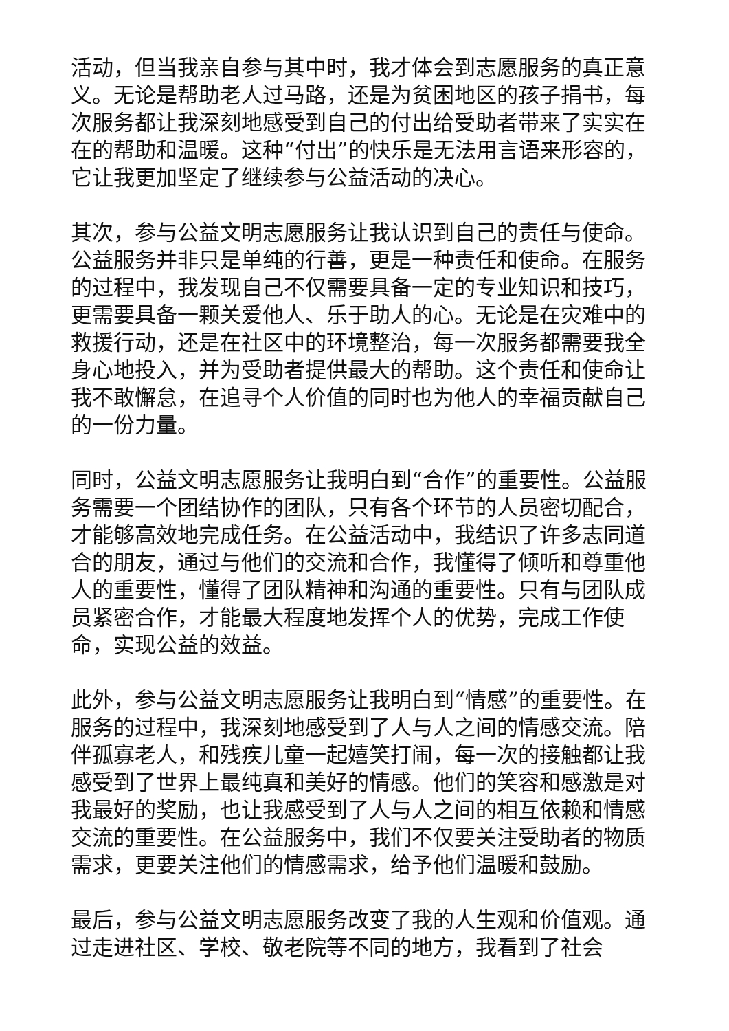活动，但当我亲自参与其中时，我才体会到志愿服务的真正意义。无论是帮助老人过马路，还是为贫困地区的孩子捐书，每次服务都让我深刻地感受到自己的付出给受助者带来了实实在在的帮助和温暖。这种“付出”的快乐是无法用言语来形容的，它让我更加坚定了继续参与公益活动的决心。
其次，参与公益文明志愿服务让我认识到自己的责任与使命。公益服务并非只是单纯的行善，更是一种责任和使命。在服务的过程中，我发现自己不仅需要具备一定的专业知识和技巧，更需要具备一颗关爱他人、乐于助人的心。无论是在灾难中的救援行动，还是在社区中的环境整治，每一次服务都需要我全身心地投入，并为受助者提供最大的帮助。这个责任和使命让我不敢懈怠，在追寻个人价值的同时也为他人的幸福贡献自己的一份力量。
同时，公益文明志愿服务让我明白到“合作”的重要性。公益服务需要一个团结协作的团队，只有各个环节的人员密切配合，才能够高效地完成任务。在公益活动中，我结识了许多志同道合的朋友，通过与他们的交流和合作，我懂得了倾听和尊重他人的重要性，懂得了团队精神和沟通的重要性。只有与团队成员紧密合作，才能最大程度地发挥个人的优势，完成工作使命，实现公益的效益。
此外，参与公益文明志愿服务让我明白到“情感”的重要性。在服务的过程中，我深刻地感受到了人与人之间的情感交流。陪伴孤寡老人，和残疾儿童一起嬉笑打闹，每一次的接触都让我感受到了世界上最纯真和美好的情感。他们的笑容和感激是对我最好的奖励，也让我感受到了人与人之间的相互依赖和情感交流的重要性。在公益服务中，我们不仅要关注受助者的物质需求，更要关注他们的情感需求，给予他们温暖和鼓励。
最后，参与公益文明志愿服务改变了我的人生观和价值观。通过走进社区、学校、敬老院等不同的地方，我看到了社会